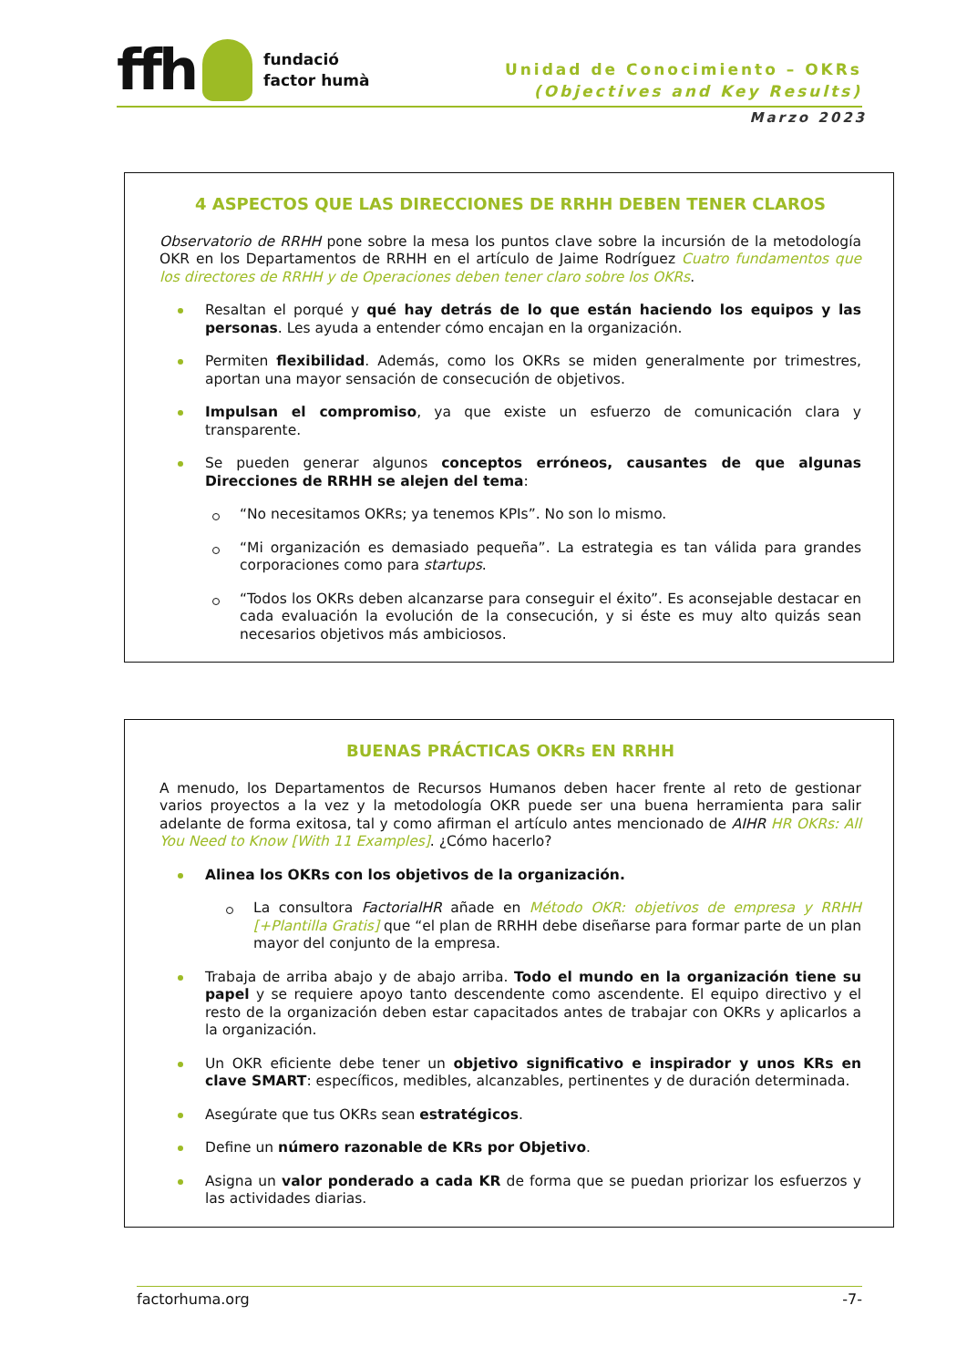ffh
fundació
factor humà
Unidad de Conocimiento – OKRs
(Objectives and Key Results)
Marzo 2023
4 ASPECTOS QUE LAS DIRECCIONES DE RRHH DEBEN TENER CLAROS
Observatorio de RRHH pone sobre la mesa los puntos clave sobre la incursión de la metodología OKR en los Departamentos de RRHH en el artículo de Jaime Rodríguez Cuatro fundamentos que los directores de RRHH y de Operaciones deben tener claro sobre los OKRs.
Resaltan el porqué y qué hay detrás de lo que están haciendo los equipos y las personas. Les ayuda a entender cómo encajan en la organización.
Permiten flexibilidad. Además, como los OKRs se miden generalmente por trimestres, aportan una mayor sensación de consecución de objetivos.
Impulsan el compromiso, ya que existe un esfuerzo de comunicación clara y transparente.
Se pueden generar algunos conceptos erróneos, causantes de que algunas Direcciones de RRHH se alejen del tema:
“No necesitamos OKRs; ya tenemos KPIs”. No son lo mismo.
“Mi organización es demasiado pequeña”. La estrategia es tan válida para grandes corporaciones como para startups.
“Todos los OKRs deben alcanzarse para conseguir el éxito”. Es aconsejable destacar en cada evaluación la evolución de la consecución, y si éste es muy alto quizás sean necesarios objetivos más ambiciosos.
BUENAS PRÁCTICAS OKRs EN RRHH
A menudo, los Departamentos de Recursos Humanos deben hacer frente al reto de gestionar varios proyectos a la vez y la metodología OKR puede ser una buena herramienta para salir adelante de forma exitosa, tal y como afirman el artículo antes mencionado de AIHR HR OKRs: All You Need to Know [With 11 Examples]. ¿Cómo hacerlo?
Alinea los OKRs con los objetivos de la organización.
La consultora FactorialHR añade en Método OKR: objetivos de empresa y RRHH [+Plantilla Gratis] que “el plan de RRHH debe diseñarse para formar parte de un plan mayor del conjunto de la empresa.
Trabaja de arriba abajo y de abajo arriba. Todo el mundo en la organización tiene su papel y se requiere apoyo tanto descendente como ascendente. El equipo directivo y el resto de la organización deben estar capacitados antes de trabajar con OKRs y aplicarlos a la organización.
Un OKR eficiente debe tener un objetivo significativo e inspirador y unos KRs en clave SMART: específicos, medibles, alcanzables, pertinentes y de duración determinada.
Asegúrate que tus OKRs sean estratégicos.
Define un número razonable de KRs por Objetivo.
Asigna un valor ponderado a cada KR de forma que se puedan priorizar los esfuerzos y las actividades diarias.
factorhuma.org -7-